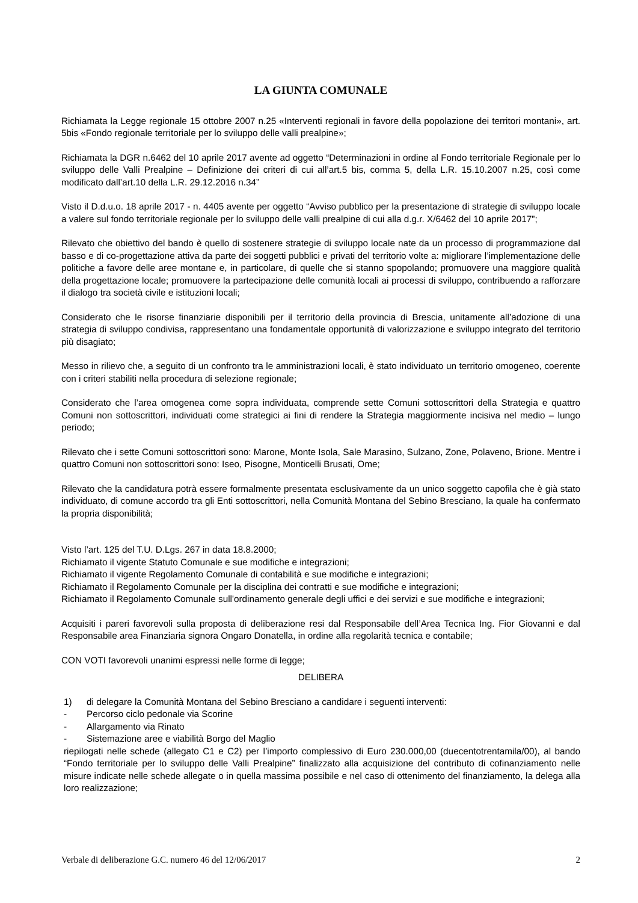LA GIUNTA COMUNALE
Richiamata la Legge regionale 15 ottobre 2007 n.25 «Interventi regionali in favore della popolazione dei territori montani», art. 5bis «Fondo regionale territoriale per lo sviluppo delle valli prealpine»;
Richiamata la DGR n.6462 del 10 aprile 2017 avente ad oggetto “Determinazioni in ordine al Fondo territoriale Regionale per lo sviluppo delle Valli Prealpine – Definizione dei criteri di cui all’art.5 bis, comma 5, della L.R. 15.10.2007 n.25, così come modificato dall’art.10 della L.R. 29.12.2016 n.34”
Visto il D.d.u.o. 18 aprile 2017 - n. 4405 avente per oggetto “Avviso pubblico per la presentazione di strategie di sviluppo locale a valere sul fondo territoriale regionale per lo sviluppo delle valli prealpine di cui alla d.g.r. X/6462 del 10 aprile 2017”;
Rilevato che obiettivo del bando è quello di sostenere strategie di sviluppo locale nate da un processo di programmazione dal basso e di co-progettazione attiva da parte dei soggetti pubblici e privati del territorio volte a: migliorare l’implementazione delle politiche a favore delle aree montane e, in particolare, di quelle che si stanno spopolando; promuovere una maggiore qualità della progettazione locale; promuovere la partecipazione delle comunità locali ai processi di sviluppo, contribuendo a rafforzare il dialogo tra società civile e istituzioni locali;
Considerato che le risorse finanziarie disponibili per il territorio della provincia di Brescia, unitamente all’adozione di una strategia di sviluppo condivisa, rappresentano una fondamentale opportunità di valorizzazione e sviluppo integrato del territorio più disagiato;
Messo in rilievo che, a seguito di un confronto tra le amministrazioni locali, è stato individuato un territorio omogeneo, coerente con i criteri stabiliti nella procedura di selezione regionale;
Considerato che l’area omogenea come sopra individuata, comprende sette Comuni sottoscrittori della Strategia e quattro Comuni non sottoscrittori, individuati come strategici ai fini di rendere la Strategia maggiormente incisiva nel medio – lungo periodo;
Rilevato che i sette Comuni sottoscrittori sono: Marone, Monte Isola, Sale Marasino, Sulzano, Zone, Polaveno, Brione. Mentre i quattro Comuni non sottoscrittori sono: Iseo, Pisogne, Monticelli Brusati, Ome;
Rilevato che la candidatura potrà essere formalmente presentata esclusivamente da un unico soggetto capofila che è già stato individuato, di comune accordo tra gli Enti sottoscrittori, nella Comunità Montana del Sebino Bresciano, la quale ha confermato la propria disponibilità;
Visto l’art. 125 del T.U. D.Lgs. 267 in data 18.8.2000;
Richiamato il vigente Statuto Comunale e sue modifiche e integrazioni;
Richiamato il vigente Regolamento Comunale di contabilità e sue modifiche e integrazioni;
Richiamato il Regolamento Comunale per la disciplina dei contratti e sue modifiche e integrazioni;
Richiamato il Regolamento Comunale sull'ordinamento generale degli uffici e dei servizi e sue modifiche e integrazioni;
Acquisiti i pareri favorevoli sulla proposta di deliberazione resi dal Responsabile dell’Area Tecnica Ing. Fior Giovanni e dal Responsabile area Finanziaria signora Ongaro Donatella, in ordine alla regolarità tecnica e contabile;
CON VOTI favorevoli unanimi espressi nelle forme di legge;
DELIBERA
1) di delegare la Comunità Montana del Sebino Bresciano a candidare i seguenti interventi:
- Percorso ciclo pedonale via Scorine
- Allargamento via Rinato
- Sistemazione aree e viabilità Borgo del Maglio
riepilogati nelle schede (allegato C1 e C2) per l’importo complessivo di Euro 230.000,00 (duecentotrentamila/00), al bando “Fondo territoriale per lo sviluppo delle Valli Prealpine” finalizzato alla acquisizione del contributo di cofinanziamento nelle misure indicate nelle schede allegate o in quella massima possibile e nel caso di ottenimento del finanziamento, la delega alla loro realizzazione;
Verbale di deliberazione G.C. numero 46 del 12/06/2017 2